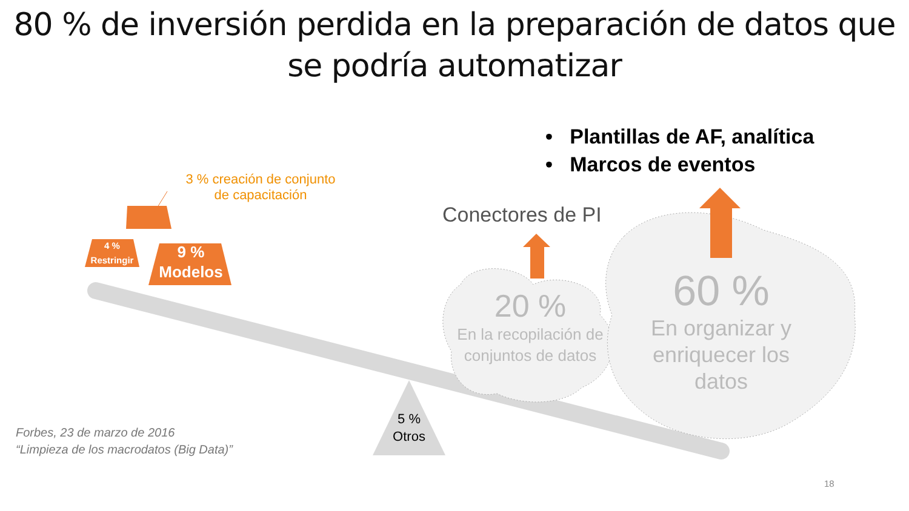80 % de inversión perdida en la preparación de datos que
se podría automatizar
• Plantillas de AF, analítica
• Marcos de eventos
3 % creación de conjunto
de capacitación
Conectores de PI
4 %
Restringir
9 %
Modelos
20 %
En la recopilación de conjuntos de datos
60 %
En organizar y enriquecer los datos
5 %
Otros
Forbes, 23 de marzo de 2016
“Limpieza de los macrodatos (Big Data)”
18